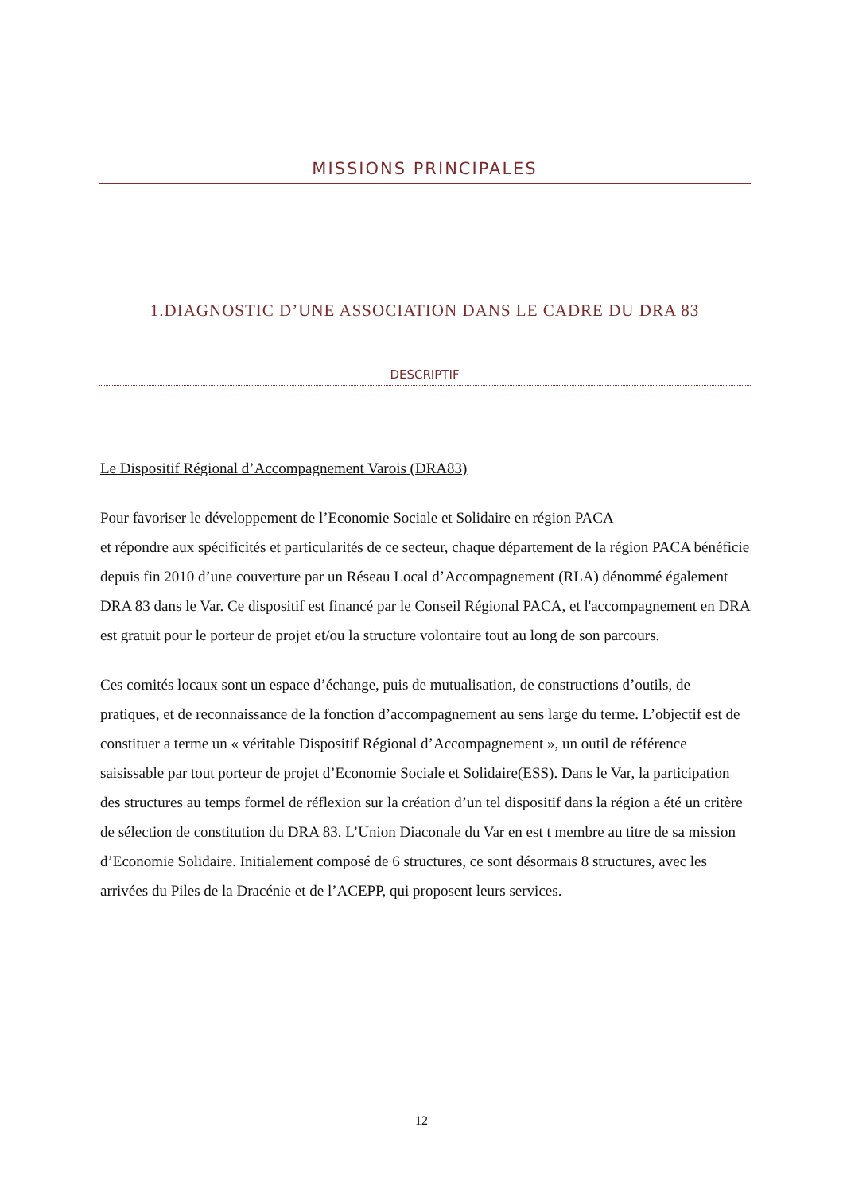MISSIONS PRINCIPALES
1.DIAGNOSTIC D’UNE ASSOCIATION DANS LE CADRE DU DRA 83
DESCRIPTIF
Le Dispositif Régional d’Accompagnement Varois (DRA83)
Pour favoriser le développement de l’Economie Sociale et Solidaire en région PACA
et répondre aux spécificités et particularités de ce secteur, chaque département de la région PACA bénéficie depuis fin 2010 d’une couverture par un Réseau Local d’Accompagnement (RLA) dénommé également DRA 83 dans le Var. Ce dispositif est financé par le Conseil Régional PACA, et l'accompagnement en DRA est gratuit pour le porteur de projet et/ou la structure volontaire tout au long de son parcours.
Ces comités locaux sont un espace d’échange, puis de mutualisation, de constructions d’outils, de pratiques, et de reconnaissance de la fonction d’accompagnement au sens large du terme. L’objectif est de constituer a terme un « véritable Dispositif Régional d’Accompagnement », un outil de référence saisissable par tout porteur de projet d’Economie Sociale et Solidaire(ESS). Dans le Var, la participation des structures au temps formel de réflexion sur la création d’un tel dispositif dans la région a été un critère de sélection de constitution du DRA 83. L’Union Diaconale du Var en est t membre au titre de sa mission d’Economie Solidaire. Initialement composé de 6 structures, ce sont désormais 8 structures, avec les arrivées du Piles de la Dracénie et de l’ACEPP, qui proposent leurs services.
12